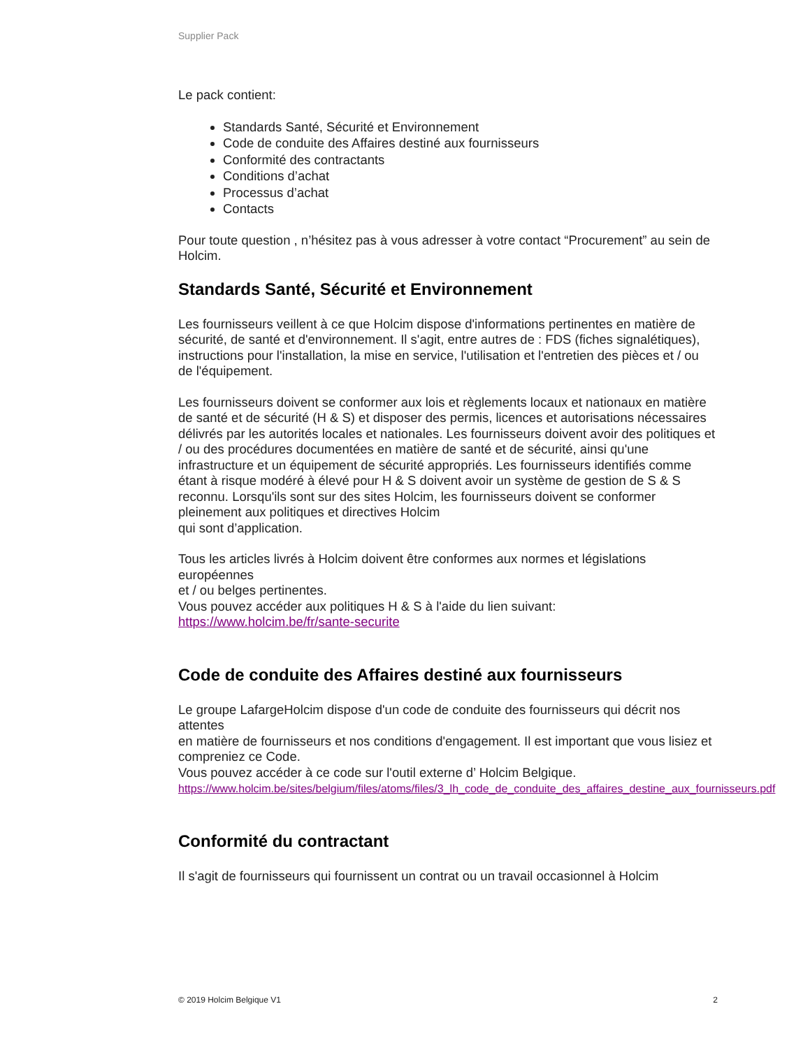Supplier Pack
Le pack contient:
Standards Santé, Sécurité et Environnement
Code de conduite des Affaires destiné aux fournisseurs
Conformité des contractants
Conditions d’achat
Processus d’achat
Contacts
Pour toute question , n’hésitez pas à vous adresser à votre contact “Procurement” au sein de
Holcim.
Standards Santé, Sécurité et Environnement
Les fournisseurs veillent à ce que Holcim dispose d'informations pertinentes en matière de sécurité, de santé et d'environnement. Il s'agit, entre autres de : FDS (fiches signalétiques), instructions pour l'installation, la mise en service, l'utilisation et l'entretien des pièces et / ou de l'équipement.
Les fournisseurs doivent se conformer aux lois et règlements locaux et nationaux en matière de santé et de sécurité (H & S) et disposer des permis, licences et autorisations nécessaires délivrés par les autorités locales et nationales. Les fournisseurs doivent avoir des politiques et / ou des procédures documentées en matière de santé et de sécurité, ainsi qu'une infrastructure et un équipement de sécurité appropriés. Les fournisseurs identifiés comme étant à risque modéré à élevé pour H & S doivent avoir un système de gestion de S & S reconnu. Lorsqu'ils sont sur des sites Holcim, les fournisseurs doivent se conformer pleinement aux politiques et directives Holcim
qui sont d’application.
Tous les articles livrés à Holcim doivent être conformes aux normes et législations européennes
et / ou belges pertinentes.
Vous pouvez accéder aux politiques H & S à l'aide du lien suivant:
https://www.holcim.be/fr/sante-securite
Code de conduite des Affaires destiné aux fournisseurs
Le groupe LafargeHolcim dispose d'un code de conduite des fournisseurs qui décrit nos attentes
en matière de fournisseurs et nos conditions d'engagement. Il est important que vous lisiez et compreniez ce Code.
Vous pouvez accéder à ce code sur l'outil externe d’ Holcim Belgique.
https://www.holcim.be/sites/belgium/files/atoms/files/3_lh_code_de_conduite_des_affaires_destine_aux_fournisseurs.pdf
Conformité du contractant
Il s'agit de fournisseurs qui fournissent un contrat ou un travail occasionnel à Holcim
© 2019 Holcim Belgique V1 2